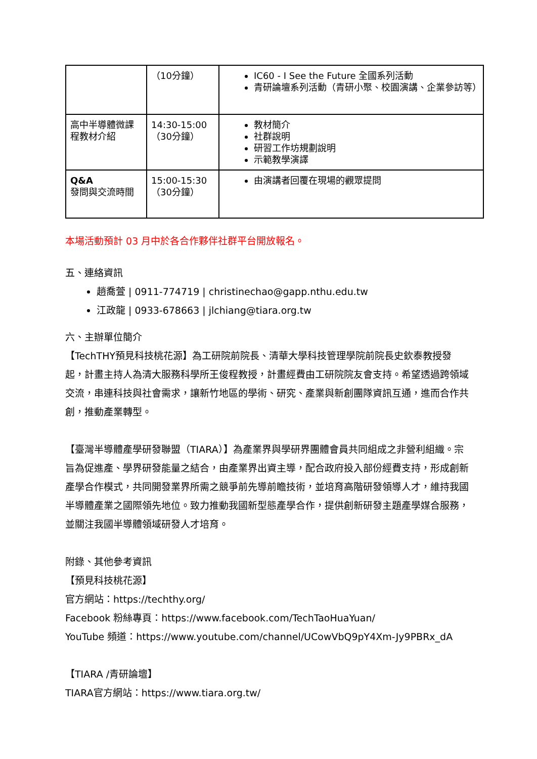| | （10分鐘） | IC60 - I See the Future 全國系列活動 青研論壇系列活動（青研小聚、校園演講、企業參訪等） |
| 高中半導體微課程教材介紹 | 14:30-15:00 （30分鐘） | 教材簡介 社群說明 研習工作坊規劃說明 示範教學演譯 |
| Q&A 發問與交流時間 | 15:00-15:30 （30分鐘） | 由演講者回覆在現場的觀眾提問 |
本場活動預計 03 月中於各合作夥伴社群平台開放報名。
五、連絡資訊
趙喬萱 | 0911-774719 | christinechao@gapp.nthu.edu.tw
江政龍 | 0933-678663 | jlchiang@tiara.org.tw
六、主辦單位簡介
【TechTHY預見科技桃花源】為工研院前院長、清華大學科技管理學院前院長史欽泰教授發起，計畫主持人為清大服務科學所王俊程教授，計畫經費由工研院院友會支持。希望透過跨領域交流，串連科技與社會需求，讓新竹地區的學術、研究、產業與新創團隊資訊互通，進而合作共創，推動產業轉型。
【臺灣半導體產學研發聯盟（TIARA）】為產業界與學研界團體會員共同組成之非營利組織。宗旨為促進產、學界研發能量之結合，由產業界出資主導，配合政府投入部份經費支持，形成創新產學合作模式，共同開發業界所需之競爭前先導前瞻技術，並培育高階研發領導人才，維持我國半導體產業之國際領先地位。致力推動我國新型態產學合作，提供創新研發主題產學媒合服務，並關注我國半導體領域研發人才培育。
附錄、其他參考資訊
【預見科技桃花源】
官方網站：https://techthy.org/
Facebook 粉絲專頁：https://www.facebook.com/TechTaoHuaYuan/
YouTube 頻道：https://www.youtube.com/channel/UCowVbQ9pY4Xm-Jy9PBRx_dA
【TIARA /青研論壇】
TIARA官方網站：https://www.tiara.org.tw/